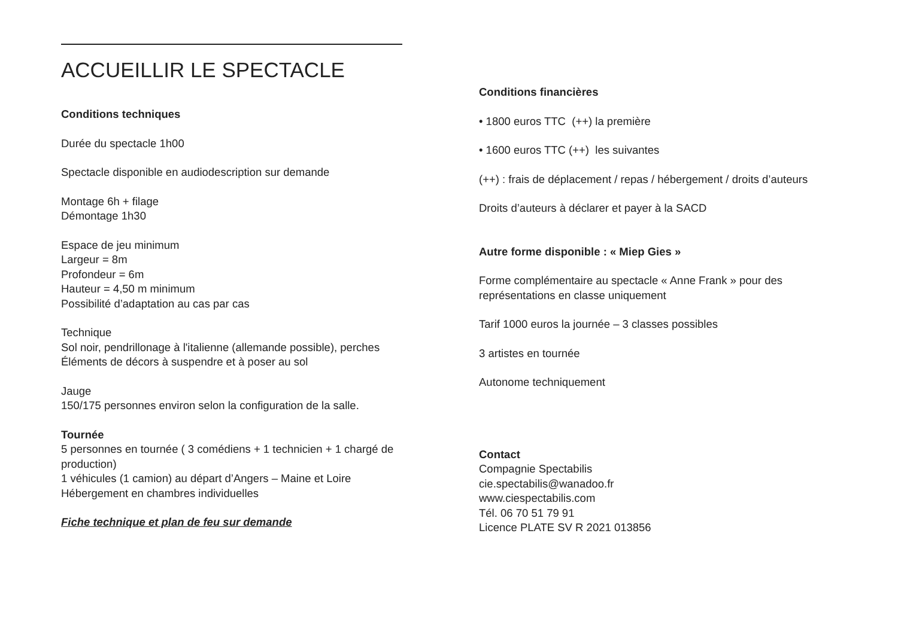ACCUEILLIR LE SPECTACLE
Conditions techniques
Durée du spectacle 1h00
Spectacle disponible en audiodescription sur demande
Montage 6h + filage
Démontage 1h30
Espace de jeu minimum
Largeur = 8m
Profondeur = 6m
Hauteur = 4,50 m minimum
Possibilité d’adaptation au cas par cas
Technique
Sol noir, pendrillonage à l'italienne (allemande possible), perches
Éléments de décors à suspendre et à poser au sol
Jauge
150/175 personnes environ selon la configuration de la salle.
Tournée
5 personnes en tournée ( 3 comédiens + 1 technicien + 1 chargé de production)
1 véhicules (1 camion) au départ d’Angers – Maine et Loire
Hébergement en chambres individuelles
Fiche technique et plan de feu sur demande
Conditions financières
• 1800 euros TTC (++) la première
• 1600 euros TTC (++) les suivantes
(++) : frais de déplacement / repas / hébergement / droits d’auteurs
Droits d’auteurs à déclarer et payer à la SACD
Autre forme disponible : « Miep Gies »
Forme complémentaire au spectacle « Anne Frank » pour des représentations en classe uniquement
Tarif 1000 euros la journée – 3 classes possibles
3 artistes en tournée
Autonome techniquement
Contact
Compagnie Spectabilis
cie.spectabilis@wanadoo.fr
www.ciespectabilis.com
Tél. 06 70 51 79 91
Licence PLATE SV R 2021 013856